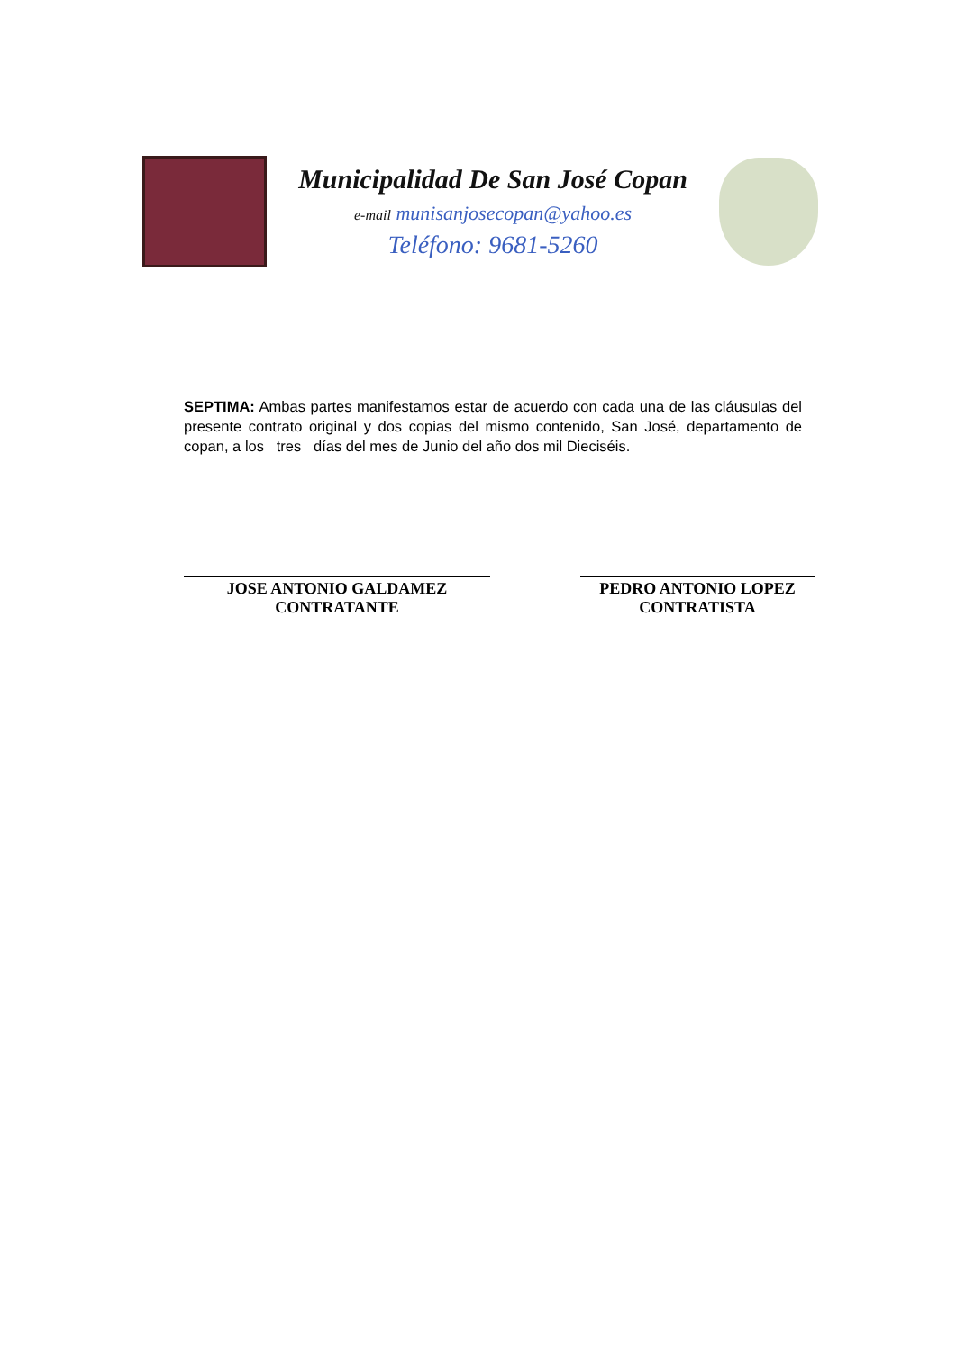Municipalidad De San José Copan
e-mail munisanjosecopan@yahoo.es
Teléfono: 9681-5260
SEPTIMA: Ambas partes manifestamos estar de acuerdo con cada una de las cláusulas del presente contrato original y dos copias del mismo contenido, San José, departamento de copan, a los tres días del mes de Junio del año dos mil Dieciséis.
JOSE ANTONIO GALDAMEZ
CONTRATANTE
PEDRO ANTONIO LOPEZ
CONTRATISTA